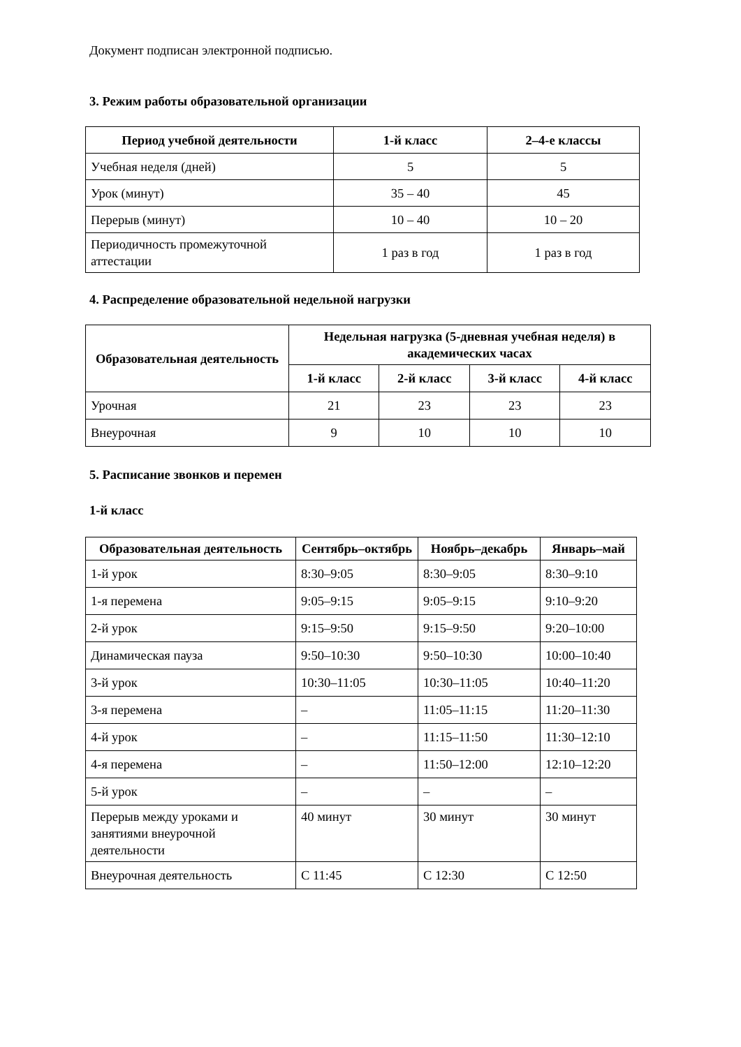Документ подписан электронной подписью.
3. Режим работы образовательной организации
| Период учебной деятельности | 1-й класс | 2–4-е классы |
| --- | --- | --- |
| Учебная неделя (дней) | 5 | 5 |
| Урок (минут) | 35 – 40 | 45 |
| Перерыв (минут) | 10 – 40 | 10 – 20 |
| Периодичность промежуточной аттестации | 1 раз в год | 1 раз в год |
4. Распределение образовательной недельной нагрузки
| Образовательная деятельность | Недельная нагрузка (5-дневная учебная неделя) в академических часах | | | |
| --- | --- | --- | --- | --- |
| | 1-й класс | 2-й класс | 3-й класс | 4-й класс |
| Урочная | 21 | 23 | 23 | 23 |
| Внеурочная | 9 | 10 | 10 | 10 |
5. Расписание звонков и перемен
1-й класс
| Образовательная деятельность | Сентябрь–октябрь | Ноябрь–декабрь | Январь–май |
| --- | --- | --- | --- |
| 1-й урок | 8:30–9:05 | 8:30–9:05 | 8:30–9:10 |
| 1-я перемена | 9:05–9:15 | 9:05–9:15 | 9:10–9:20 |
| 2-й урок | 9:15–9:50 | 9:15–9:50 | 9:20–10:00 |
| Динамическая пауза | 9:50–10:30 | 9:50–10:30 | 10:00–10:40 |
| 3-й урок | 10:30–11:05 | 10:30–11:05 | 10:40–11:20 |
| 3-я перемена | – | 11:05–11:15 | 11:20–11:30 |
| 4-й урок | – | 11:15–11:50 | 11:30–12:10 |
| 4-я перемена | – | 11:50–12:00 | 12:10–12:20 |
| 5-й урок | – | – | – |
| Перерыв между уроками и занятиями внеурочной деятельности | 40 минут | 30 минут | 30 минут |
| Внеурочная деятельность | С 11:45 | С 12:30 | С 12:50 |